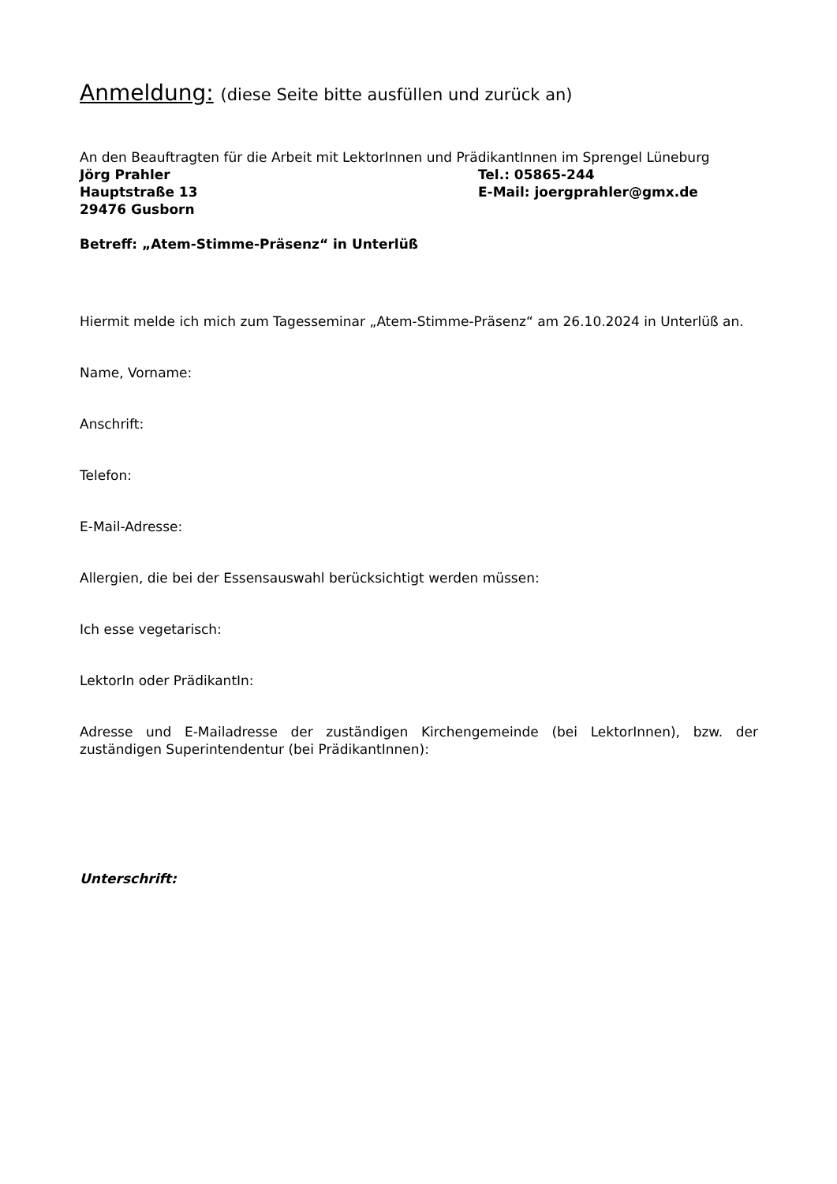Anmeldung: (diese Seite bitte ausfüllen und zurück an)
An den Beauftragten für die Arbeit mit LektorInnen und PrädikantInnen im Sprengel Lüneburg
Jörg Prahler Tel.: 05865-244
Hauptstraße 13 E-Mail: joergprahler@gmx.de
29476 Gusborn
Betreff: „Atem-Stimme-Präsenz“ in Unterlüß
Hiermit melde ich mich zum Tagesseminar „Atem-Stimme-Präsenz“ am 26.10.2024 in Unterlüß an.
Name, Vorname:
Anschrift:
Telefon:
E-Mail-Adresse:
Allergien, die bei der Essensauswahl berücksichtigt werden müssen:
Ich esse vegetarisch:
LektorIn oder PrädikantIn:
Adresse und E-Mailadresse der zuständigen Kirchengemeinde (bei LektorInnen), bzw. der zuständigen Superintendentur (bei PrädikantInnen):
Unterschrift: